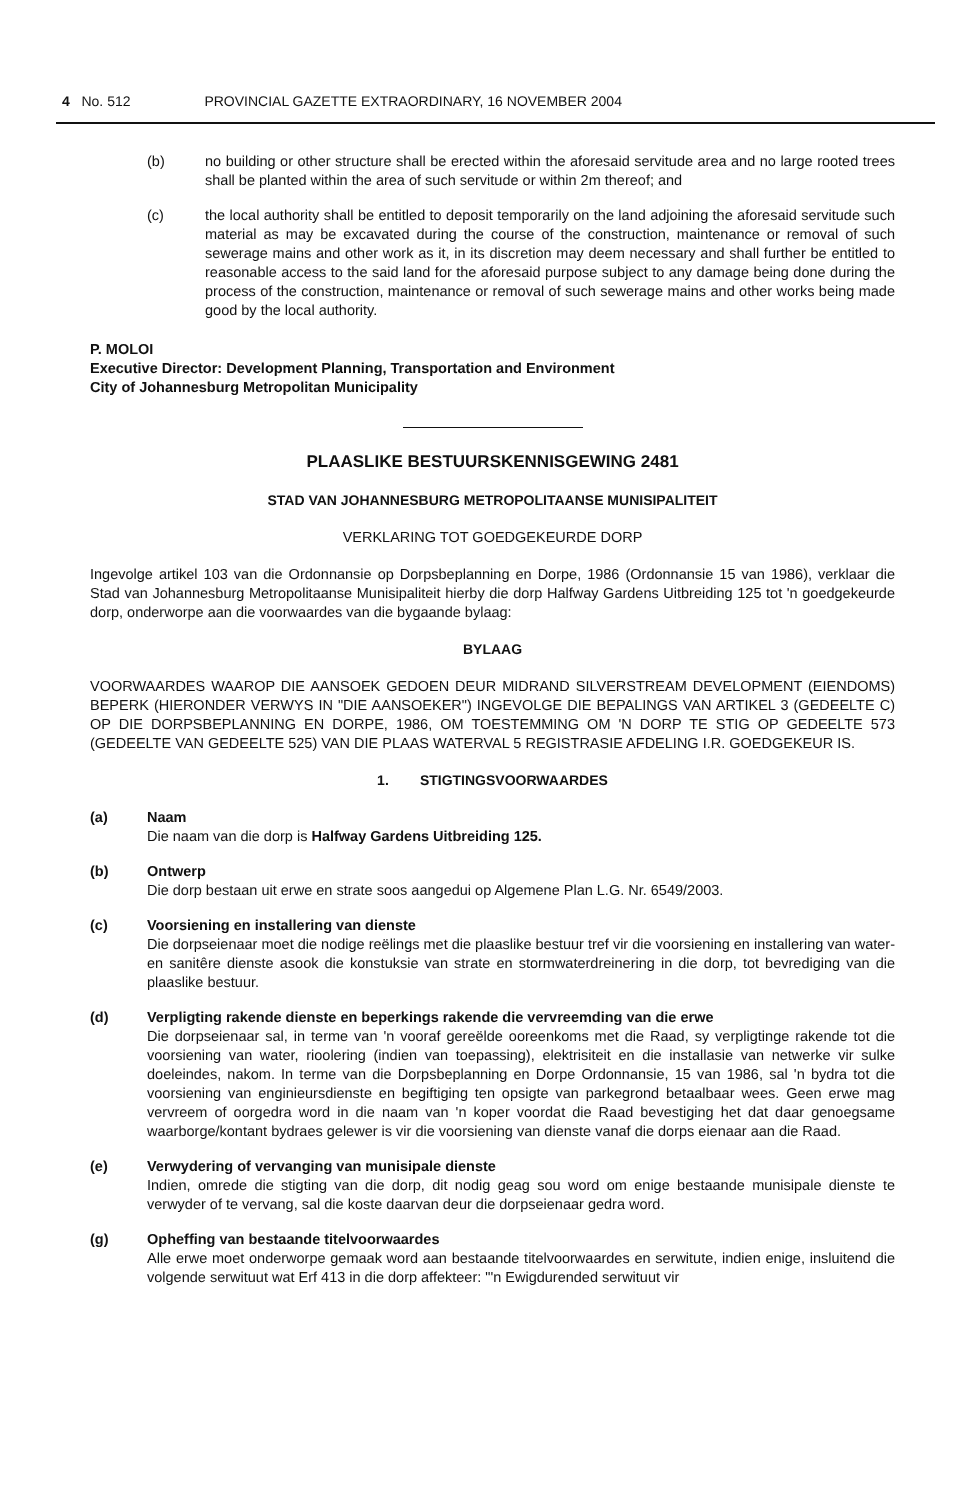4 No. 512 PROVINCIAL GAZETTE EXTRAORDINARY, 16 NOVEMBER 2004
(b) no building or other structure shall be erected within the aforesaid servitude area and no large rooted trees shall be planted within the area of such servitude or within 2m thereof; and
(c) the local authority shall be entitled to deposit temporarily on the land adjoining the aforesaid servitude such material as may be excavated during the course of the construction, maintenance or removal of such sewerage mains and other work as it, in its discretion may deem necessary and shall further be entitled to reasonable access to the said land for the aforesaid purpose subject to any damage being done during the process of the construction, maintenance or removal of such sewerage mains and other works being made good by the local authority.
P. MOLOI
Executive Director: Development Planning, Transportation and Environment
City of Johannesburg Metropolitan Municipality
PLAASLIKE BESTUURSKENNISGEWING 2481
STAD VAN JOHANNESBURG METROPOLITAANSE MUNISIPALITEIT
VERKLARING TOT GOEDGEKEURDE DORP
Ingevolge artikel 103 van die Ordonnansie op Dorpsbeplanning en Dorpe, 1986 (Ordonnansie 15 van 1986), verklaar die Stad van Johannesburg Metropolitaanse Munisipaliteit hierby die dorp Halfway Gardens Uitbreiding 125 tot 'n goedgekeurde dorp, onderworpe aan die voorwaardes van die bygaande bylaag:
BYLAAG
VOORWAARDES WAAROP DIE AANSOEK GEDOEN DEUR MIDRAND SILVERSTREAM DEVELOPMENT (EIENDOMS) BEPERK (HIERONDER VERWYS IN "DIE AANSOEKER") INGEVOLGE DIE BEPALINGS VAN ARTIKEL 3 (GEDEELTE C) OP DIE DORPSBEPLANNING EN DORPE, 1986, OM TOESTEMMING OM 'N DORP TE STIG OP GEDEELTE 573 (GEDEELTE VAN GEDEELTE 525) VAN DIE PLAAS WATERVAL 5 REGISTRASIE AFDELING I.R. GOEDGEKEUR IS.
1. STIGTINGSVOORWAARDES
(a) Naam
Die naam van die dorp is Halfway Gardens Uitbreiding 125.
(b) Ontwerp
Die dorp bestaan uit erwe en strate soos aangedui op Algemene Plan L.G. Nr. 6549/2003.
(c) Voorsiening en installering van dienste
Die dorpseienaar moet die nodige reëlings met die plaaslike bestuur tref vir die voorsiening en installering van water- en sanitêre dienste asook die konstuksie van strate en stormwaterdreinering in die dorp, tot bevrediging van die plaaslike bestuur.
(d) Verpligting rakende dienste en beperkings rakende die vervreemding van die erwe
Die dorpseienaar sal, in terme van 'n vooraf gereëlde ooreenkoms met die Raad, sy verpligtinge rakende tot die voorsiening van water, rioolering (indien van toepassing), elektrisiteit en die installasie van netwerke vir sulke doeleindes, nakom. In terme van die Dorpsbeplanning en Dorpe Ordonnansie, 15 van 1986, sal 'n bydra tot die voorsiening van enginieursdienste en begiftiging ten opsigte van parkegrond betaalbaar wees. Geen erwe mag vervreem of oorgedra word in die naam van 'n koper voordat die Raad bevestiging het dat daar genoegsame waarborge/kontant bydraes gelewer is vir die voorsiening van dienste vanaf die dorps eienaar aan die Raad.
(e) Verwydering of vervanging van munisipale dienste
Indien, omrede die stigting van die dorp, dit nodig geag sou word om enige bestaande munisipale dienste te verwyder of te vervang, sal die koste daarvan deur die dorpseienaar gedra word.
(g) Opheffing van bestaande titelvoorwaardes
Alle erwe moet onderworpe gemaak word aan bestaande titelvoorwaardes en serwitute, indien enige, insluitend die volgende serwituut wat Erf 413 in die dorp affekteer: "'n Ewigdurended serwituut vir